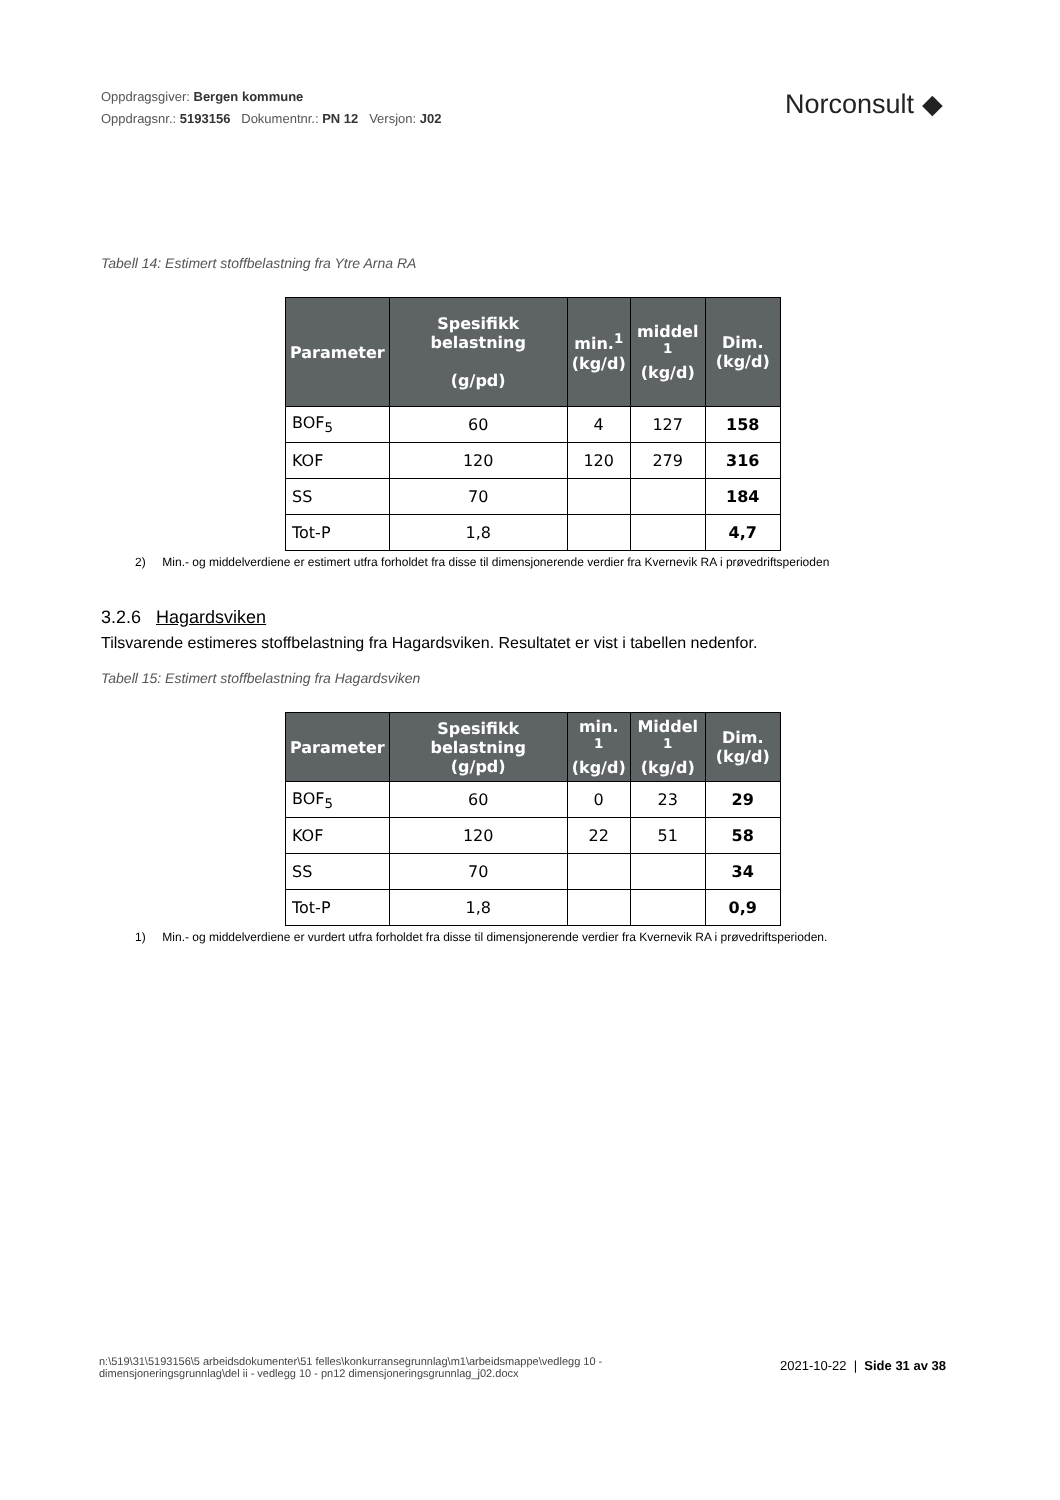Oppdragsgiver: Bergen kommune
Oppdragsnr.: 5193156 Dokumentnr.: PN 12 Versjon: J02
Norconsult ◆
Tabell 14: Estimert stoffbelastning fra Ytre Arna RA
| Parameter | Spesifikk belastning (g/pd) | min.<sup>1</sup> (kg/d) | middel <sup>1</sup> (kg/d) | Dim. (kg/d) |
| --- | --- | --- | --- | --- |
| BOF<sub>5</sub> | 60 | 4 | 127 | 158 |
| KOF | 120 | 120 | 279 | 316 |
| SS | 70 | | | 184 |
| Tot-P | 1,8 | | | 4,7 |
2) Min.- og middelverdiene er estimert utfra forholdet fra disse til dimensjonerende verdier fra Kvernevik RA i prøvedriftsperioden
3.2.6 Hagardsviken
Tilsvarende estimeres stoffbelastning fra Hagardsviken. Resultatet er vist i tabellen nedenfor.
Tabell 15: Estimert stoffbelastning fra Hagardsviken
| Parameter | Spesifikk belastning (g/pd) | min. <sup>1</sup> (kg/d) | Middel <sup>1</sup> (kg/d) | Dim. (kg/d) |
| --- | --- | --- | --- | --- |
| BOF<sub>5</sub> | 60 | 0 | 23 | 29 |
| KOF | 120 | 22 | 51 | 58 |
| SS | 70 | | | 34 |
| Tot-P | 1,8 | | | 0,9 |
1) Min.- og middelverdiene er vurdert utfra forholdet fra disse til dimensjonerende verdier fra Kvernevik RA i prøvedriftsperioden.
n:\519\31\5193156\5 arbeidsdokumenter\51 felles\konkurransegrunnlag\m1\arbeidsmappe\vedlegg 10 - dimensjoneringsgrunnlag\del ii - vedlegg 10 - pn12 dimensjoneringsgrunnlag_j02.docx
2021-10-22 | Side 31 av 38